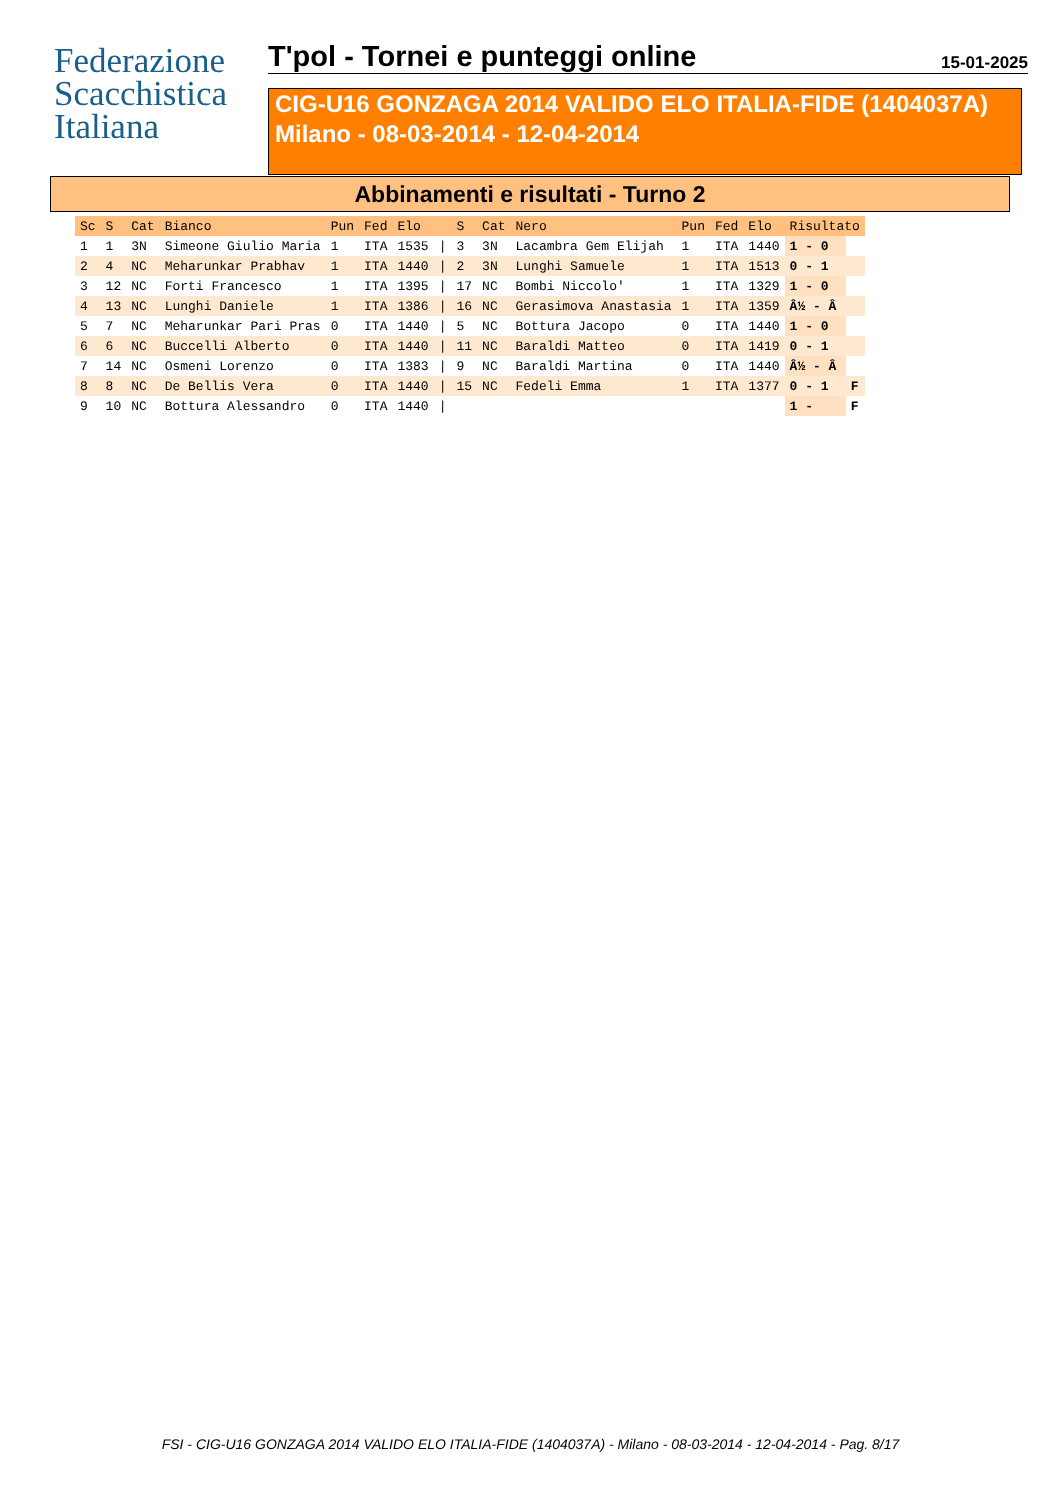Federazione
Scacchistica
Italiana
T'pol - Tornei e punteggi online 15-01-2025
CIG-U16 GONZAGA 2014 VALIDO ELO ITALIA-FIDE (1404037A)
Milano - 08-03-2014 - 12-04-2014
Abbinamenti e risultati - Turno 2
| Sc | S | Cat | Bianco | Pun | Fed | Elo | | S | Cat | Nero | Pun | Fed | Elo | Risultato | |
| --- | --- | --- | --- | --- | --- | --- | --- | --- | --- | --- | --- | --- | --- | --- | --- |
| 1 | 1 | 3N | Simeone Giulio Maria | 1 | ITA | 1535 | / | 3 | 3N | Lacambra Gem Elijah | 1 | ITA | 1440 | 1 - 0 | |
| 2 | 4 | NC | Meharunkar Prabhav | 1 | ITA | 1440 | / | 2 | 3N | Lunghi Samuele | 1 | ITA | 1513 | 0 - 1 | |
| 3 | 12 | NC | Forti Francesco | 1 | ITA | 1395 | / | 17 | NC | Bombi Niccolo' | 1 | ITA | 1329 | 1 - 0 | |
| 4 | 13 | NC | Lunghi Daniele | 1 | ITA | 1386 | / | 16 | NC | Gerasimova Anastasia | 1 | ITA | 1359 | Â½ - Â | |
| 5 | 7 | NC | Meharunkar Pari Pras | 0 | ITA | 1440 | / | 5 | NC | Bottura Jacopo | 0 | ITA | 1440 | 1 - 0 | |
| 6 | 6 | NC | Buccelli Alberto | 0 | ITA | 1440 | / | 11 | NC | Baraldi Matteo | 0 | ITA | 1419 | 0 - 1 | |
| 7 | 14 | NC | Osmeni Lorenzo | 0 | ITA | 1383 | / | 9 | NC | Baraldi Martina | 0 | ITA | 1440 | Â½ - Â | |
| 8 | 8 | NC | De Bellis Vera | 0 | ITA | 1440 | / | 15 | NC | Fedeli Emma | 1 | ITA | 1377 | 0 - 1 | F |
| 9 | 10 | NC | Bottura Alessandro | 0 | ITA | 1440 | / | | | | | | | 1 - | F |
FSI - CIG-U16 GONZAGA 2014 VALIDO ELO ITALIA-FIDE (1404037A) - Milano - 08-03-2014 - 12-04-2014 - Pag. 8/17